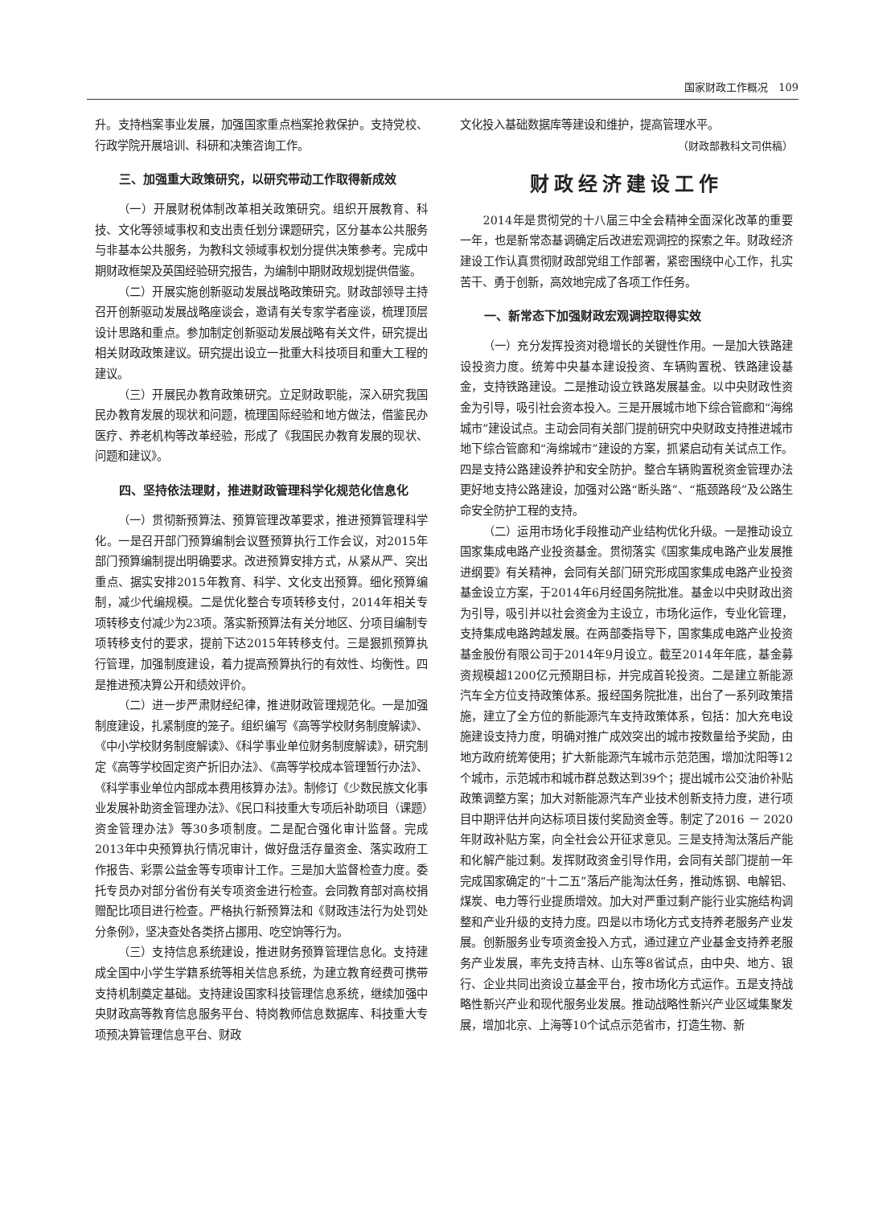国家财政工作概况　109
升。支持档案事业发展，加强国家重点档案抢救保护。支持党校、行政学院开展培训、科研和决策咨询工作。
三、加强重大政策研究，以研究带动工作取得新成效
（一）开展财税体制改革相关政策研究。组织开展教育、科技、文化等领域事权和支出责任划分课题研究，区分基本公共服务与非基本公共服务，为教科文领域事权划分提供决策参考。完成中期财政框架及英国经验研究报告，为编制中期财政规划提供借鉴。
（二）开展实施创新驱动发展战略政策研究。财政部领导主持召开创新驱动发展战略座谈会，邀请有关专家学者座谈，梳理顶层设计思路和重点。参加制定创新驱动发展战略有关文件，研究提出相关财政政策建议。研究提出设立一批重大科技项目和重大工程的建议。
（三）开展民办教育政策研究。立足财政职能，深入研究我国民办教育发展的现状和问题，梳理国际经验和地方做法，借鉴民办医疗、养老机构等改革经验，形成了《我国民办教育发展的现状、问题和建议》。
四、坚持依法理财，推进财政管理科学化规范化信息化
（一）贯彻新预算法、预算管理改革要求，推进预算管理科学化。一是召开部门预算编制会议暨预算执行工作会议，对2015年部门预算编制提出明确要求。改进预算安排方式，从紧从严、突出重点、据实安排2015年教育、科学、文化支出预算。细化预算编制，减少代编规模。二是优化整合专项转移支付，2014年相关专项转移支付减少为23项。落实新预算法有关分地区、分项目编制专项转移支付的要求，提前下达2015年转移支付。三是狠抓预算执行管理，加强制度建设，着力提高预算执行的有效性、均衡性。四是推进预决算公开和绩效评价。
（二）进一步严肃财经纪律，推进财政管理规范化。一是加强制度建设，扎紧制度的笼子。组织编写《高等学校财务制度解读》、《中小学校财务制度解读》、《科学事业单位财务制度解读》，研究制定《高等学校固定资产折旧办法》、《高等学校成本管理暂行办法》、《科学事业单位内部成本费用核算办法》。制修订《少数民族文化事业发展补助资金管理办法》、《民口科技重大专项后补助项目（课题）资金管理办法》等30多项制度。二是配合强化审计监督。完成2013年中央预算执行情况审计，做好盘活存量资金、落实政府工作报告、彩票公益金等专项审计工作。三是加大监督检查力度。委托专员办对部分省份有关专项资金进行检查。会同教育部对高校捐赠配比项目进行检查。严格执行新预算法和《财政违法行为处罚处分条例》，坚决查处各类挤占挪用、吃空饷等行为。
（三）支持信息系统建设，推进财务预算管理信息化。支持建成全国中小学生学籍系统等相关信息系统，为建立教育经费可携带支持机制奠定基础。支持建设国家科技管理信息系统，继续加强中央财政高等教育信息服务平台、特岗教师信息数据库、科技重大专项预决算管理信息平台、财政
文化投入基础数据库等建设和维护，提高管理水平。
（财政部教科文司供稿）
财政经济建设工作
2014年是贯彻党的十八届三中全会精神全面深化改革的重要一年，也是新常态基调确定后改进宏观调控的探索之年。财政经济建设工作认真贯彻财政部党组工作部署，紧密围绕中心工作，扎实苦干、勇于创新，高效地完成了各项工作任务。
一、新常态下加强财政宏观调控取得实效
（一）充分发挥投资对稳增长的关键性作用。一是加大铁路建设投资力度。统筹中央基本建设投资、车辆购置税、铁路建设基金，支持铁路建设。二是推动设立铁路发展基金。以中央财政性资金为引导，吸引社会资本投入。三是开展城市地下综合管廊和“海绵城市”建设试点。主动会同有关部门提前研究中央财政支持推进城市地下综合管廊和“海绵城市”建设的方案，抓紧启动有关试点工作。四是支持公路建设养护和安全防护。整合车辆购置税资金管理办法更好地支持公路建设，加强对公路“断头路”、“瓶颈路段”及公路生命安全防护工程的支持。
（二）运用市场化手段推动产业结构优化升级。一是推动设立国家集成电路产业投资基金。贯彻落实《国家集成电路产业发展推进纲要》有关精神，会同有关部门研究形成国家集成电路产业投资基金设立方案，于2014年6月经国务院批准。基金以中央财政出资为引导，吸引并以社会资金为主设立，市场化运作，专业化管理，支持集成电路跨越发展。在两部委指导下，国家集成电路产业投资基金股份有限公司于2014年9月设立。截至2014年年底，基金募资规模超1200亿元预期目标，并完成首轮投资。二是建立新能源汽车全方位支持政策体系。报经国务院批准，出台了一系列政策措施，建立了全方位的新能源汽车支持政策体系，包括：加大充电设施建设支持力度，明确对推广成效突出的城市按数量给予奖励，由地方政府统筹使用；扩大新能源汽车城市示范范围，增加沈阳等12个城市，示范城市和城市群总数达到39个；提出城市公交油价补贴政策调整方案；加大对新能源汽车产业技术创新支持力度，进行项目中期评估并向达标项目拨付奖励资金等。制定了2016 － 2020年财政补贴方案，向全社会公开征求意见。三是支持淘汰落后产能和化解产能过剩。发挥财政资金引导作用，会同有关部门提前一年完成国家确定的“十二五”落后产能淘汰任务，推动炼钢、电解铝、煤炭、电力等行业提质增效。加大对严重过剩产能行业实施结构调整和产业升级的支持力度。四是以市场化方式支持养老服务产业发展。创新服务业专项资金投入方式，通过建立产业基金支持养老服务产业发展，率先支持吉林、山东等8省试点，由中央、地方、银行、企业共同出资设立基金平台，按市场化方式运作。五是支持战略性新兴产业和现代服务业发展。推动战略性新兴产业区域集聚发展，增加北京、上海等10个试点示范省市，打造生物、新